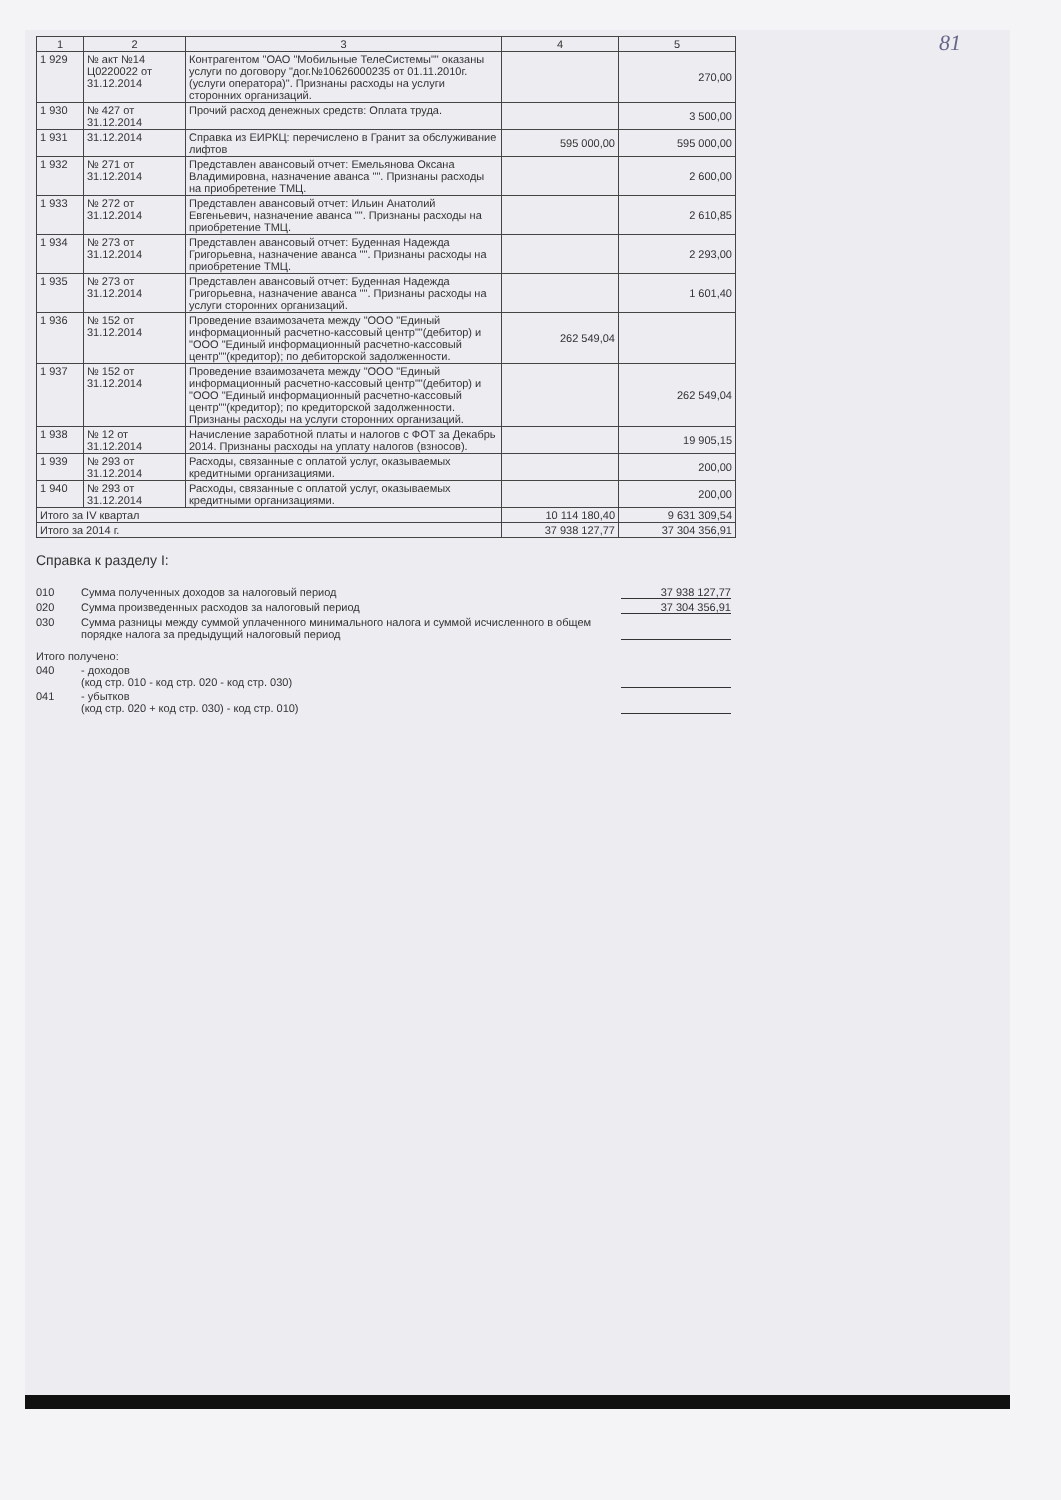81
| 1 | 2 | 3 | 4 | 5 |
| --- | --- | --- | --- | --- |
| 1 929 | № акт №14 Ц0220022 от 31.12.2014 | Контрагентом "ОАО "Мобильные ТелеСистемы"" оказаны услуги по договору "дог.№10626000235 от 01.11.2010г.(услуги оператора)". Признаны расходы на услуги сторонних организаций. | | 270,00 |
| 1 930 | № 427 от 31.12.2014 | Прочий расход денежных средств: Оплата труда. | | 3 500,00 |
| 1 931 | 31.12.2014 | Справка из ЕИРКЦ: перечислено в Гранит за обслуживание лифтов | 595 000,00 | 595 000,00 |
| 1 932 | № 271 от 31.12.2014 | Представлен авансовый отчет: Емельянова Оксана Владимировна, назначение аванса "". Признаны расходы на приобретение ТМЦ. | | 2 600,00 |
| 1 933 | № 272 от 31.12.2014 | Представлен авансовый отчет: Ильин Анатолий Евгеньевич, назначение аванса "". Признаны расходы на приобретение ТМЦ. | | 2 610,85 |
| 1 934 | № 273 от 31.12.2014 | Представлен авансовый отчет: Буденная Надежда Григорьевна, назначение аванса "". Признаны расходы на приобретение ТМЦ. | | 2 293,00 |
| 1 935 | № 273 от 31.12.2014 | Представлен авансовый отчет: Буденная Надежда Григорьевна, назначение аванса "". Признаны расходы на услуги сторонних организаций. | | 1 601,40 |
| 1 936 | № 152 от 31.12.2014 | Проведение взаимозачета между "ООО "Единый информационный расчетно-кассовый центр""(дебитор) и "ООО "Единый информационный расчетно-кассовый центр""(кредитор); по дебиторской задолженности. | 262 549,04 | |
| 1 937 | № 152 от 31.12.2014 | Проведение взаимозачета между "ООО "Единый информационный расчетно-кассовый центр""(дебитор) и "ООО "Единый информационный расчетно-кассовый центр""(кредитор); по кредиторской задолженности. Признаны расходы на услуги сторонних организаций. | | 262 549,04 |
| 1 938 | № 12 от 31.12.2014 | Начисление заработной платы и налогов с ФОТ за Декабрь 2014. Признаны расходы на уплату налогов (взносов). | | 19 905,15 |
| 1 939 | № 293 от 31.12.2014 | Расходы, связанные с оплатой услуг, оказываемых кредитными организациями. | | 200,00 |
| 1 940 | № 293 от 31.12.2014 | Расходы, связанные с оплатой услуг, оказываемых кредитными организациями. | | 200,00 |
| Итого за IV квартал | | | 10 114 180,40 | 9 631 309,54 |
| Итого за 2014 г. | | | 37 938 127,77 | 37 304 356,91 |
Справка к разделу I:
010 Сумма полученных доходов за налоговый период 37 938 127,77
020 Сумма произведенных расходов за налоговый период 37 304 356,91
030 Сумма разницы между суммой уплаченного минимального налога и суммой исчисленного в общем порядке налога за предыдущий налоговый период
Итого получено:
040 - доходов
(код стр. 010 - код стр. 020 - код стр. 030)
041 - убытков
(код стр. 020 + код стр. 030) - код стр. 010)